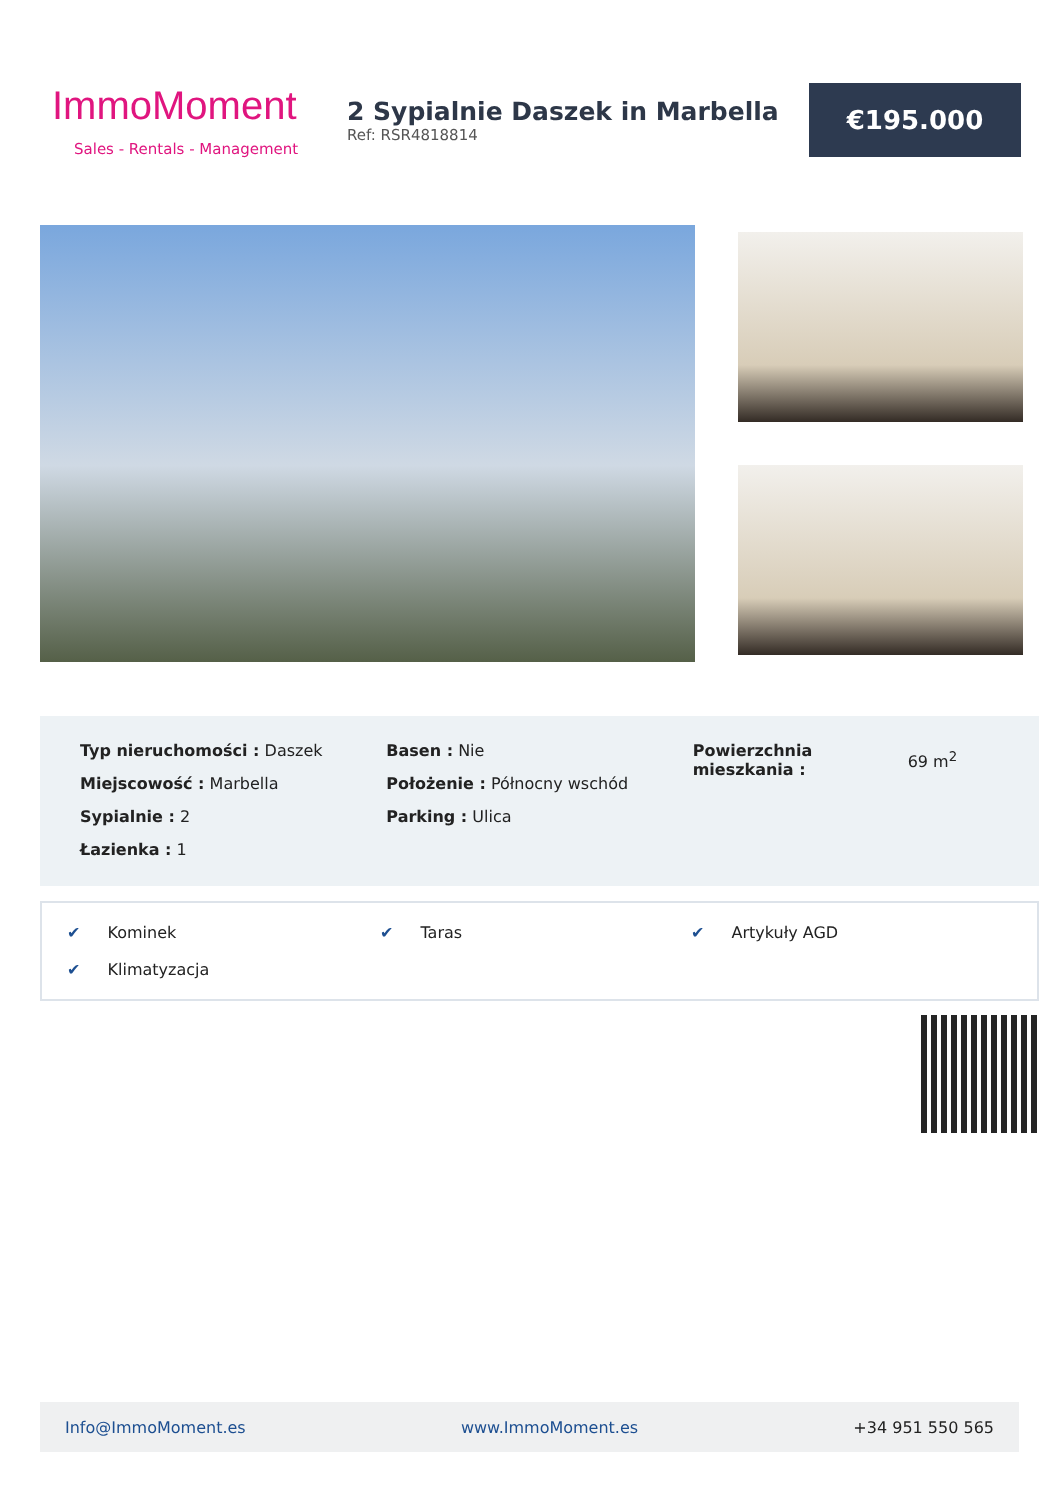ImmoMoment
Sales - Rentals - Management
2 Sypialnie Daszek in Marbella
Ref: RSR4818814
€195.000
Typ nieruchomości : Daszek
Miejscowość : Marbella
Sypialnie : 2
Łazienka : 1
Basen : Nie
Położenie : Północny wschód
Parking : Ulica
Powierzchnia mieszkania :
69 m<sup>2</sup>
✔ Kominek
✔ Taras
✔ Artykuły AGD
✔ Klimatyzacja
Info@ImmoMoment.es www.ImmoMoment.es +34 951 550 565